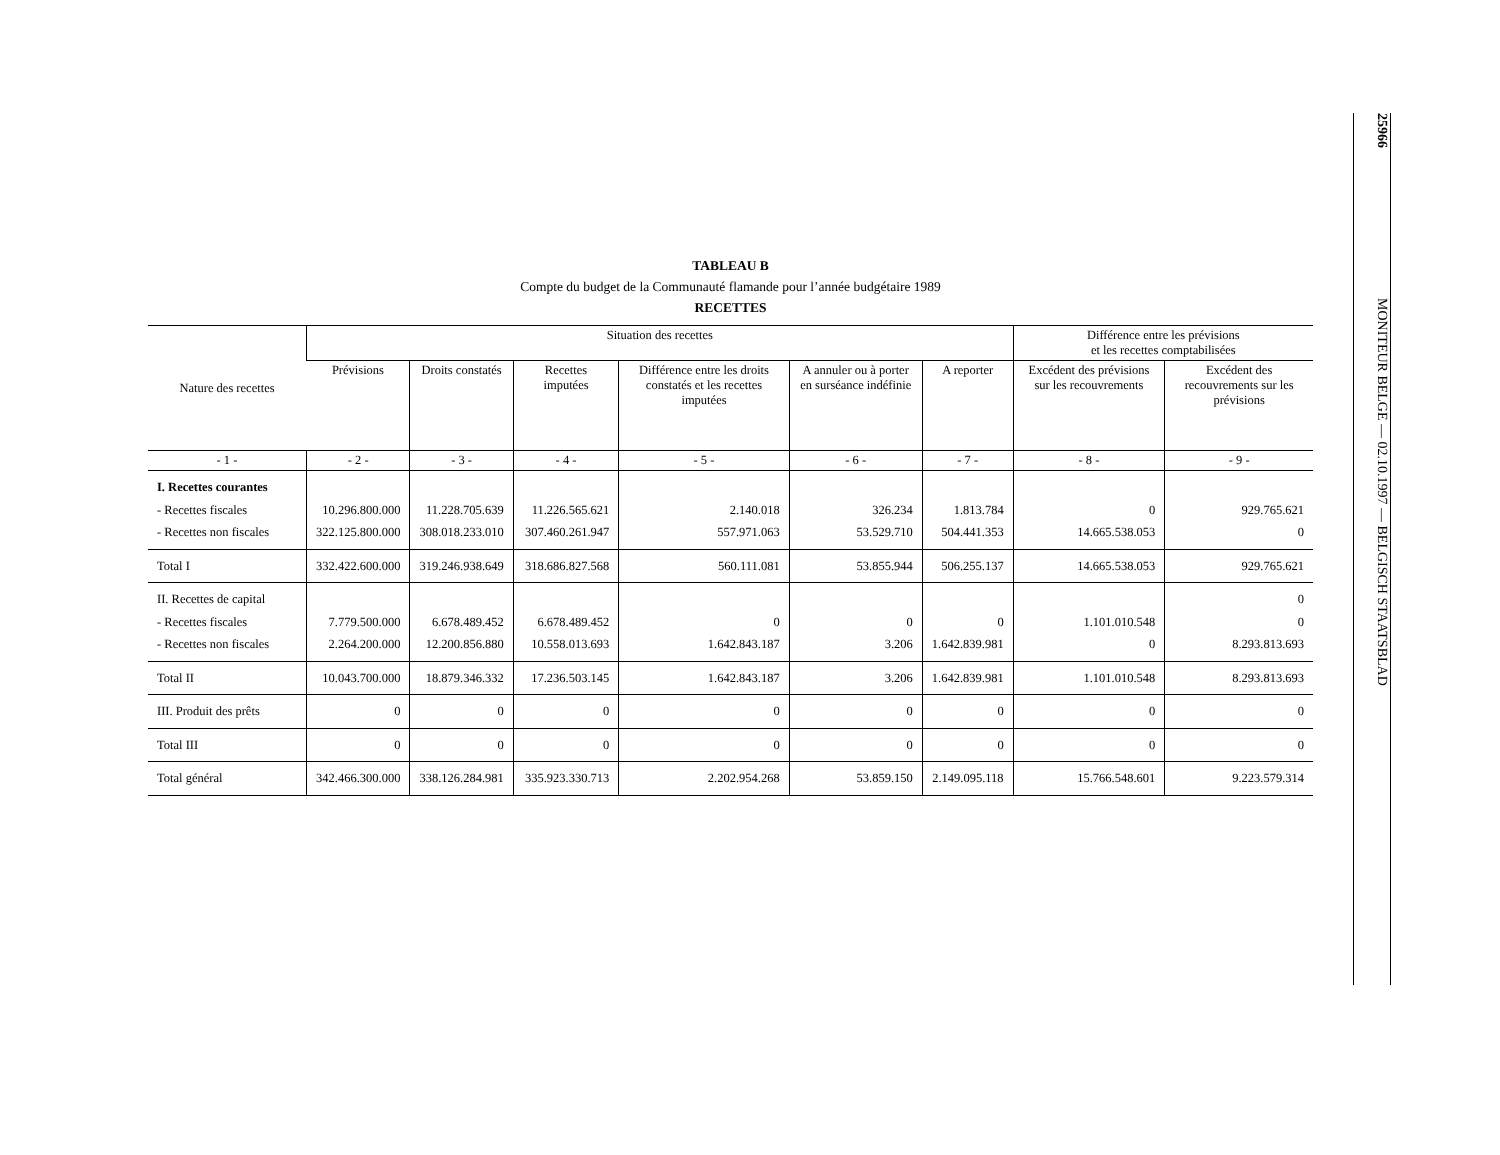TABLEAU B
Compte du budget de la Communauté flamande pour l’année budgétaire 1989
RECETTES
| Nature des recettes | Situation des recettes | | | | | | Différence entre les prévisions et les recettes comptabilisées | |
| --- | --- | --- | --- | --- | --- | --- | --- | --- |
| | Prévisions | Droits constatés | Recettes imputées | Différence entre les droits constatés et les recettes imputées | A annuler ou à porter en surséance indéfinie | A reporter | Excédent des prévisions sur les recouvrements | Excédent des recouvrements sur les prévisions |
| - 1 - | - 2 - | - 3 - | - 4 - | - 5 - | - 6 - | - 7 - | - 8 - | - 9 - |
| I. Recettes courantes - Recettes fiscales - Recettes non fiscales | 10.296.800.000 322.125.800.000 | 11.228.705.639 308.018.233.010 | 11.226.565.621 307.460.261.947 | 2.140.018 557.971.063 | 326.234 53.529.710 | 1.813.784 504.441.353 | 0 14.665.538.053 | 929.765.621 0 |
| Total I | 332.422.600.000 | 319.246.938.649 | 318.686.827.568 | 560.111.081 | 53.855.944 | 506.255.137 | 14.665.538.053 | 929.765.621 |
| II. Recettes de capital - Recettes fiscales - Recettes non fiscales | 7.779.500.000 2.264.200.000 | 6.678.489.452 12.200.856.880 | 6.678.489.452 10.558.013.693 | 0 1.642.843.187 | 0 3.206 | 0 1.642.839.981 | 1.101.010.548 0 | 0 0 8.293.813.693 |
| Total II | 10.043.700.000 | 18.879.346.332 | 17.236.503.145 | 1.642.843.187 | 3.206 | 1.642.839.981 | 1.101.010.548 | 8.293.813.693 |
| III. Produit des prêts | 0 | 0 | 0 | 0 | 0 | 0 | 0 | 0 |
| Total III | 0 | 0 | 0 | 0 | 0 | 0 | 0 | 0 |
| Total général | 342.466.300.000 | 338.126.284.981 | 335.923.330.713 | 2.202.954.268 | 53.859.150 | 2.149.095.118 | 15.766.548.601 | 9.223.579.314 |
25966
MONITEUR BELGE — 02.10.1997 — BELGISCH STAATSBLAD